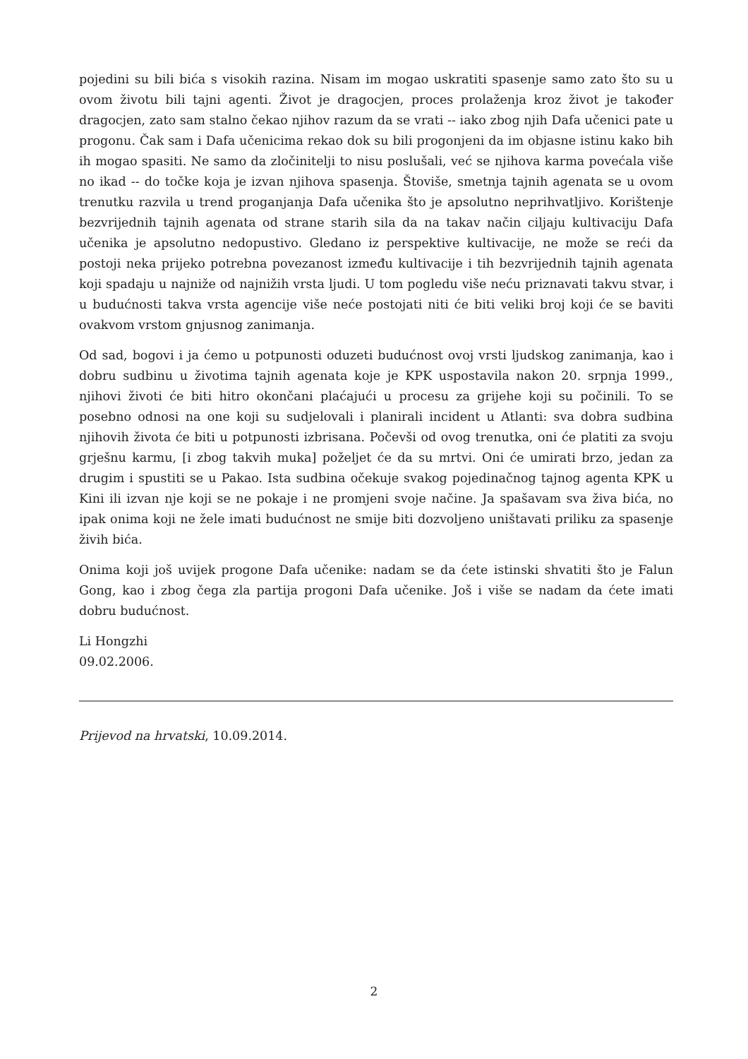pojedini su bili bića s visokih razina. Nisam im mogao uskratiti spasenje samo zato što su u ovom životu bili tajni agenti. Život je dragocjen, proces prolaženja kroz život je također dragocjen, zato sam stalno čekao njihov razum da se vrati -- iako zbog njih Dafa učenici pate u progonu. Čak sam i Dafa učenicima rekao dok su bili progonjeni da im objasne istinu kako bih ih mogao spasiti. Ne samo da zločinitelji to nisu poslušali, već se njihova karma povećala više no ikad -- do točke koja je izvan njihova spasenja. Štoviše, smetnja tajnih agenata se u ovom trenutku razvila u trend proganjanja Dafa učenika što je apsolutno neprihvatljivo. Korištenje bezvrijednih tajnih agenata od strane starih sila da na takav način ciljaju kultivaciju Dafa učenika je apsolutno nedopustivo. Gledano iz perspektive kultivacije, ne može se reći da postoji neka prijeko potrebna povezanost između kultivacije i tih bezvrijednih tajnih agenata koji spadaju u najniže od najnižih vrsta ljudi. U tom pogledu više neću priznavati takvu stvar, i u budućnosti takva vrsta agencije više neće postojati niti će biti veliki broj koji će se baviti ovakvom vrstom gnjusnog zanimanja.
Od sad, bogovi i ja ćemo u potpunosti oduzeti budućnost ovoj vrsti ljudskog zanimanja, kao i dobru sudbinu u životima tajnih agenata koje je KPK uspostavila nakon 20. srpnja 1999., njihovi životi će biti hitro okončani plaćajući u procesu za grijehe koji su počinili. To se posebno odnosi na one koji su sudjelovali i planirali incident u Atlanti: sva dobra sudbina njihovih života će biti u potpunosti izbrisana. Počevši od ovog trenutka, oni će platiti za svoju grješnu karmu, [i zbog takvih muka] poželjet će da su mrtvi. Oni će umirati brzo, jedan za drugim i spustiti se u Pakao. Ista sudbina očekuje svakog pojedinačnog tajnog agenta KPK u Kini ili izvan nje koji se ne pokaje i ne promjeni svoje načine. Ja spašavam sva živa bića, no ipak onima koji ne žele imati budućnost ne smije biti dozvoljeno uništavati priliku za spasenje živih bića.
Onima koji još uvijek progone Dafa učenike: nadam se da ćete istinski shvatiti što je Falun Gong, kao i zbog čega zla partija progoni Dafa učenike. Još i više se nadam da ćete imati dobru budućnost.
Li Hongzhi
09.02.2006.
Prijevod na hrvatski, 10.09.2014.
2